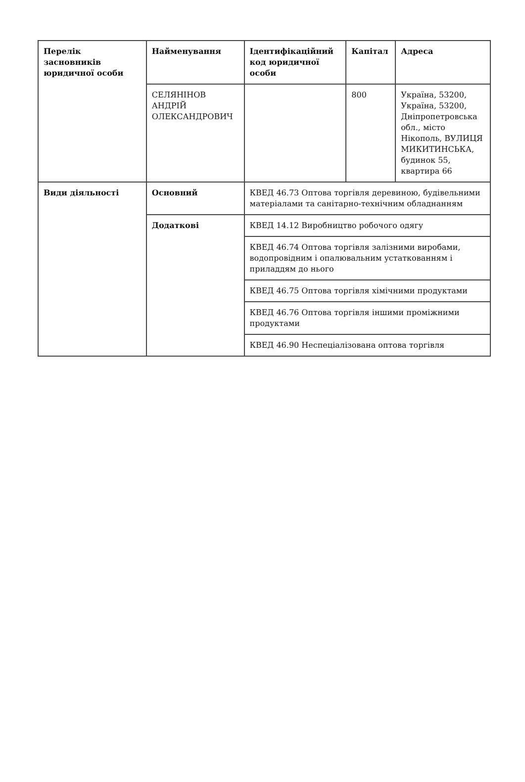| Перелік засновників юридичної особи | Найменування | Ідентифікаційний код юридичної особи | Капітал | Адреса |
| --- | --- | --- | --- | --- |
| | СЕЛЯНІНОВ АНДРІЙ ОЛЕКСАНДРОВИЧ | | 800 | Україна, 53200, Україна, 53200, Дніпропетровська обл., місто Нікополь, ВУЛИЦЯ МИКИТИНСЬКА, будинок 55, квартира 66 |
| Види діяльності | Основний | КВЕД 46.73 Оптова торгівля деревиною, будівельними матеріалами та санітарно-технічним обладнанням | | |
| | Додаткові | КВЕД 14.12 Виробництво робочого одягу | | |
| | | КВЕД 46.74 Оптова торгівля залізними виробами, водопровідним і опалювальним устаткованням і приладдям до нього | | |
| | | КВЕД 46.75 Оптова торгівля хімічними продуктами | | |
| | | КВЕД 46.76 Оптова торгівля іншими проміжними продуктами | | |
| | | КВЕД 46.90 Неспеціалізована оптова торгівля | | |